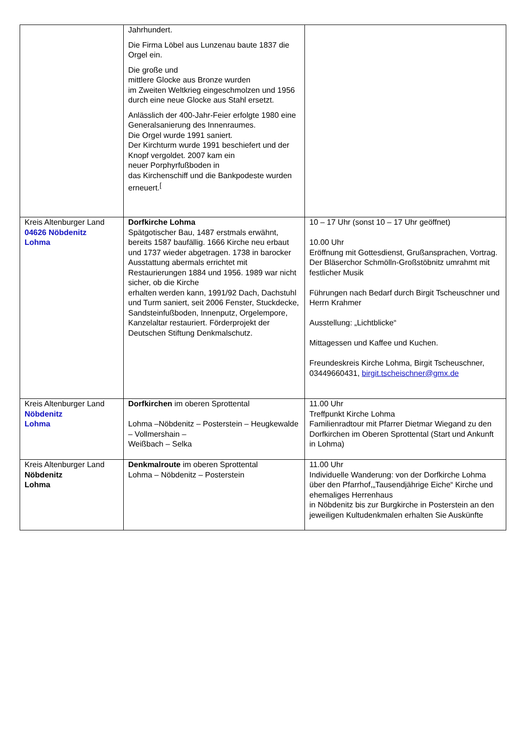| | Jahrhundert. Die Firma Löbel aus Lunzenau baute 1837 die Orgel ein. Die große und mittlere Glocke aus Bronze wurden im Zweiten Weltkrieg eingeschmolzen und 1956 durch eine neue Glocke aus Stahl ersetzt. Anlässlich der 400-Jahr-Feier erfolgte 1980 eine Generalsanierung des Innenraumes. Die Orgel wurde 1991 saniert. Der Kirchturm wurde 1991 beschiefert und der Knopf vergoldet. 2007 kam ein neuer Porphyrfußboden in das Kirchenschiff und die Bankpodeste wurden erneuert.<sup>[</sup> | |
| Kreis Altenburger Land 04626 Nöbdenitz Lohma | Dorfkirche Lohma Spätgotischer Bau, 1487 erstmals erwähnt, bereits 1587 baufällig. 1666 Kirche neu erbaut und 1737 wieder abgetragen. 1738 in barocker Ausstattung abermals errichtet mit Restaurierungen 1884 und 1956. 1989 war nicht sicher, ob die Kirche erhalten werden kann, 1991/92 Dach, Dachstuhl und Turm saniert, seit 2006 Fenster, Stuckdecke, Sandsteinfußboden, Innenputz, Orgelempore, Kanzelaltar restauriert. Förderprojekt der Deutschen Stiftung Denkmalschutz. | 10 – 17 Uhr (sonst 10 – 17 Uhr geöffnet) 10.00 Uhr Eröffnung mit Gottesdienst, Grußansprachen, Vortrag. Der Bläserchor Schmölln-Großstöbnitz umrahmt mit festlicher Musik Führungen nach Bedarf durch Birgit Tscheuschner und Herrn Krahmer Ausstellung: „Lichtblicke“ Mittagessen und Kaffee und Kuchen. Freundeskreis Kirche Lohma, Birgit Tscheuschner, 03449660431, birgit.tscheischner@gmx.de |
| Kreis Altenburger Land Nöbdenitz Lohma | Dorfkirchen im oberen Sprottental Lohma –Nöbdenitz – Posterstein – Heugkewalde – Vollmershain – Weißbach – Selka | 11.00 Uhr Treffpunkt Kirche Lohma Familienradtour mit Pfarrer Dietmar Wiegand zu den Dorfkirchen im Oberen Sprottental (Start und Ankunft in Lohma) |
| Kreis Altenburger Land Nöbdenitz Lohma | Denkmalroute im oberen Sprottental Lohma – Nöbdenitz – Posterstein | 11.00 Uhr Individuelle Wanderung: von der Dorfkirche Lohma über den Pfarrhof,„Tausendjährige Eiche“ Kirche und ehemaliges Herrenhaus in Nöbdenitz bis zur Burgkirche in Posterstein an den jeweiligen Kultudenkmalen erhalten Sie Auskünfte |